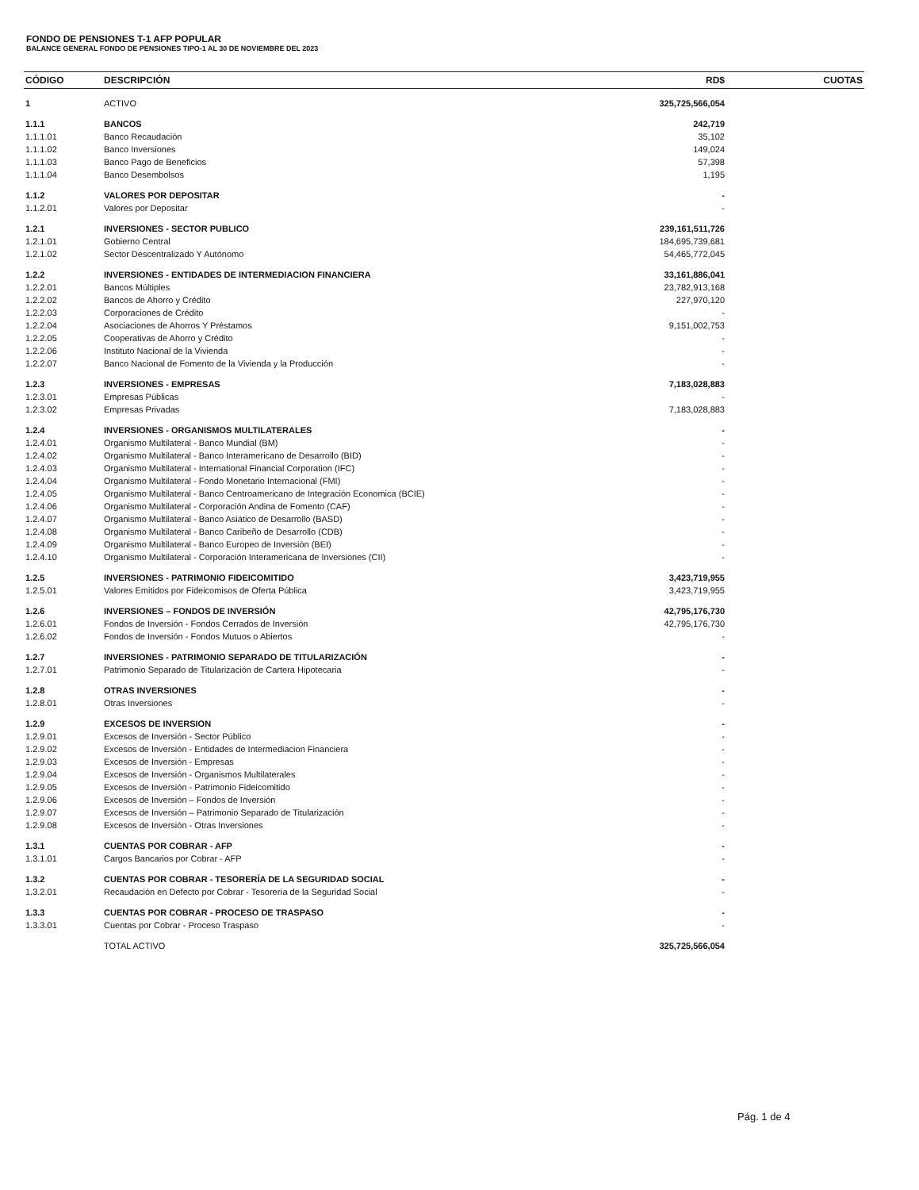FONDO DE PENSIONES T-1 AFP POPULAR
BALANCE GENERAL FONDO DE PENSIONES TIPO-1 AL 30 DE NOVIEMBRE DEL 2023
| CÓDIGO | DESCRIPCIÓN | RD$ | CUOTAS |
| --- | --- | --- | --- |
| 1 | ACTIVO | 325,725,566,054 | |
| 1.1.1 | BANCOS | 242,719 | |
| 1.1.1.01 | Banco Recaudación | 35,102 | |
| 1.1.1.02 | Banco Inversiones | 149,024 | |
| 1.1.1.03 | Banco Pago de Beneficios | 57,398 | |
| 1.1.1.04 | Banco Desembolsos | 1,195 | |
| 1.1.2 | VALORES POR DEPOSITAR | - | |
| 1.1.2.01 | Valores por Depositar | - | |
| 1.2.1 | INVERSIONES - SECTOR PUBLICO | 239,161,511,726 | |
| 1.2.1.01 | Gobierno Central | 184,695,739,681 | |
| 1.2.1.02 | Sector Descentralizado Y Autónomo | 54,465,772,045 | |
| 1.2.2 | INVERSIONES - ENTIDADES DE INTERMEDIACION FINANCIERA | 33,161,886,041 | |
| 1.2.2.01 | Bancos Múltiples | 23,782,913,168 | |
| 1.2.2.02 | Bancos de Ahorro y Crédito | 227,970,120 | |
| 1.2.2.03 | Corporaciones de Crédito | - | |
| 1.2.2.04 | Asociaciones de Ahorros Y Préstamos | 9,151,002,753 | |
| 1.2.2.05 | Cooperativas de Ahorro y Crédito | - | |
| 1.2.2.06 | Instituto Nacional de la Vivienda | - | |
| 1.2.2.07 | Banco Nacional de Fomento de la Vivienda y la Producción | - | |
| 1.2.3 | INVERSIONES - EMPRESAS | 7,183,028,883 | |
| 1.2.3.01 | Empresas Públicas | - | |
| 1.2.3.02 | Empresas Privadas | 7,183,028,883 | |
| 1.2.4 | INVERSIONES - ORGANISMOS MULTILATERALES | - | |
| 1.2.4.01 | Organismo Multilateral - Banco Mundial (BM) | - | |
| 1.2.4.02 | Organismo Multilateral - Banco Interamericano de Desarrollo (BID) | - | |
| 1.2.4.03 | Organismo Multilateral - International Financial Corporation (IFC) | - | |
| 1.2.4.04 | Organismo Multilateral - Fondo Monetario Internacional (FMI) | - | |
| 1.2.4.05 | Organismo Multilateral - Banco Centroamericano de Integración Economica (BCIE) | - | |
| 1.2.4.06 | Organismo Multilateral - Corporación Andina de Fomento (CAF) | - | |
| 1.2.4.07 | Organismo Multilateral - Banco Asiático de Desarrollo (BASD) | - | |
| 1.2.4.08 | Organismo Multilateral - Banco Caribeño de Desarrollo (CDB) | - | |
| 1.2.4.09 | Organismo Multilateral - Banco Europeo de Inversión (BEI) | - | |
| 1.2.4.10 | Organismo Multilateral - Corporación Interamericana de Inversiones (CII) | - | |
| 1.2.5 | INVERSIONES - PATRIMONIO FIDEICOMITIDO | 3,423,719,955 | |
| 1.2.5.01 | Valores Emitidos por Fideicomisos de Oferta Pública | 3,423,719,955 | |
| 1.2.6 | INVERSIONES – FONDOS DE INVERSIÓN | 42,795,176,730 | |
| 1.2.6.01 | Fondos de Inversión - Fondos Cerrados de Inversión | 42,795,176,730 | |
| 1.2.6.02 | Fondos de Inversión - Fondos Mutuos o Abiertos | - | |
| 1.2.7 | INVERSIONES - PATRIMONIO SEPARADO DE TITULARIZACIÓN | - | |
| 1.2.7.01 | Patrimonio Separado de Titularización de Cartera Hipotecaria | - | |
| 1.2.8 | OTRAS INVERSIONES | - | |
| 1.2.8.01 | Otras Inversiones | - | |
| 1.2.9 | EXCESOS DE INVERSION | - | |
| 1.2.9.01 | Excesos de Inversión - Sector Público | - | |
| 1.2.9.02 | Excesos de Inversión - Entidades de Intermediacion Financiera | - | |
| 1.2.9.03 | Excesos de Inversión - Empresas | - | |
| 1.2.9.04 | Excesos de Inversión - Organismos Multilaterales | - | |
| 1.2.9.05 | Excesos de Inversión - Patrimonio Fideicomitido | - | |
| 1.2.9.06 | Excesos de Inversión – Fondos de Inversión | - | |
| 1.2.9.07 | Excesos de Inversión – Patrimonio Separado de Titularización | - | |
| 1.2.9.08 | Excesos de Inversión - Otras Inversiones | - | |
| 1.3.1 | CUENTAS POR COBRAR - AFP | - | |
| 1.3.1.01 | Cargos Bancarios por Cobrar - AFP | - | |
| 1.3.2 | CUENTAS POR COBRAR - TESORERÍA DE LA SEGURIDAD SOCIAL | - | |
| 1.3.2.01 | Recaudación en Defecto por Cobrar - Tesorería de la Seguridad Social | - | |
| 1.3.3 | CUENTAS POR COBRAR - PROCESO DE TRASPASO | - | |
| 1.3.3.01 | Cuentas por Cobrar - Proceso Traspaso | - | |
| | TOTAL ACTIVO | 325,725,566,054 | |
Pág. 1 de 4